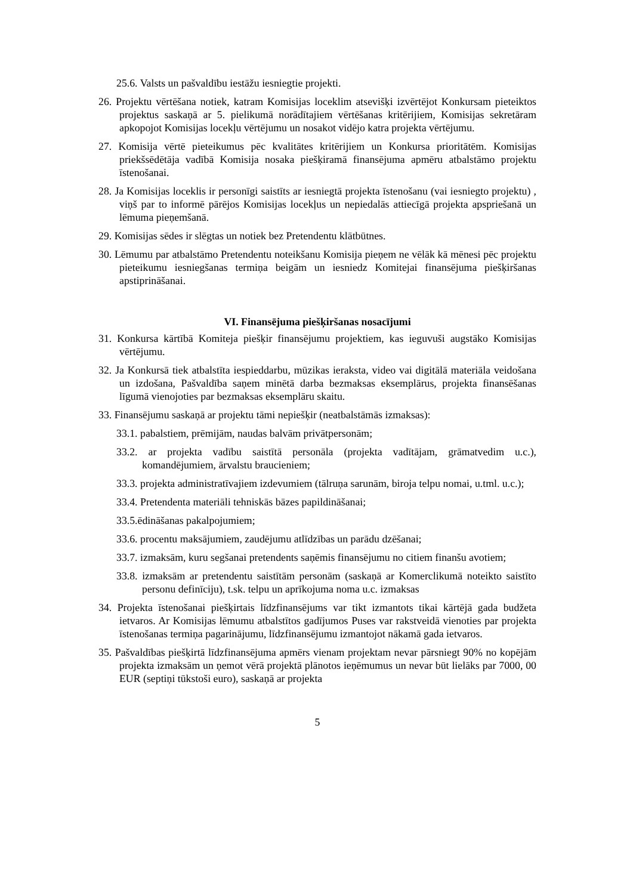25.6. Valsts un pašvaldību iestāžu iesniegtie projekti.
26. Projektu vērtēšana notiek, katram Komisijas loceklim atsevišķi izvērtējot Konkursam pieteiktos projektus saskaņā ar 5. pielikumā norādītajiem vērtēšanas kritērijiem, Komisijas sekretāram apkopojot Komisijas locekļu vērtējumu un nosakot vidējo katra projekta vērtējumu.
27. Komisija vērtē pieteikumus pēc kvalitātes kritērijiem un Konkursa prioritātēm. Komisijas priekšsēdētāja vadībā Komisija nosaka piešķiramā finansējuma apmēru atbalstāmo projektu īstenošanai.
28. Ja Komisijas loceklis ir personīgi saistīts ar iesniegtā projekta īstenošanu (vai iesniegto projektu) , viņš par to informē pārējos Komisijas locekļus un nepiedalās attiecīgā projekta apspriešanā un lēmuma pieņemšanā.
29. Komisijas sēdes ir slēgtas un notiek bez Pretendentu klātbūtnes.
30. Lēmumu par atbalstāmo Pretendentu noteikšanu Komisija pieņem ne vēlāk kā mēnesi pēc projektu pieteikumu iesniegšanas termiņa beigām un iesniedz Komitejai finansējuma piešķiršanas apstiprināšanai.
VI. Finansējuma piešķiršanas nosacījumi
31. Konkursa kārtībā Komiteja piešķir finansējumu projektiem, kas ieguvuši augstāko Komisijas vērtējumu.
32. Ja Konkursā tiek atbalstīta iespieddarbu, mūzikas ieraksta, video vai digitālā materiāla veidošana un izdošana, Pašvaldība saņem minētā darba bezmaksas eksemplārus, projekta finansēšanas līgumā vienojoties par bezmaksas eksemplāru skaitu.
33. Finansējumu saskaņā ar projektu tāmi nepiešķir (neatbalstāmās izmaksas):
33.1. pabalstiem, prēmijām, naudas balvām privātpersonām;
33.2. ar projekta vadību saistītā personāla (projekta vadītājam, grāmatvedim u.c.), komandējumiem, ārvalstu braucieniem;
33.3. projekta administratīvajiem izdevumiem (tālruņa sarunām, biroja telpu nomai, u.tml. u.c.);
33.4. Pretendenta materiāli tehniskās bāzes papildināšanai;
33.5.ēdināšanas pakalpojumiem;
33.6. procentu maksājumiem, zaudējumu atlīdzības un parādu dzēšanai;
33.7. izmaksām, kuru segšanai pretendents saņēmis finansējumu no citiem finanšu avotiem;
33.8. izmaksām ar pretendentu saistītām personām (saskaņā ar Komerclikumā noteikto saistīto personu definīciju), t.sk. telpu un aprīkojuma noma u.c. izmaksas
34. Projekta īstenošanai piešķirtais līdzfinansējums var tikt izmantots tikai kārtējā gada budžeta ietvaros. Ar Komisijas lēmumu atbalstītos gadījumos Puses var rakstveidā vienoties par projekta īstenošanas termiņa pagarinājumu, līdzfinansējumu izmantojot nākamā gada ietvaros.
35. Pašvaldības piešķirtā līdzfinansējuma apmērs vienam projektam nevar pārsniegt 90% no kopējām projekta izmaksām un ņemot vērā projektā plānotos ieņēmumus un nevar būt lielāks par 7000, 00 EUR (septiņi tūkstoši euro), saskaņā ar projekta
5